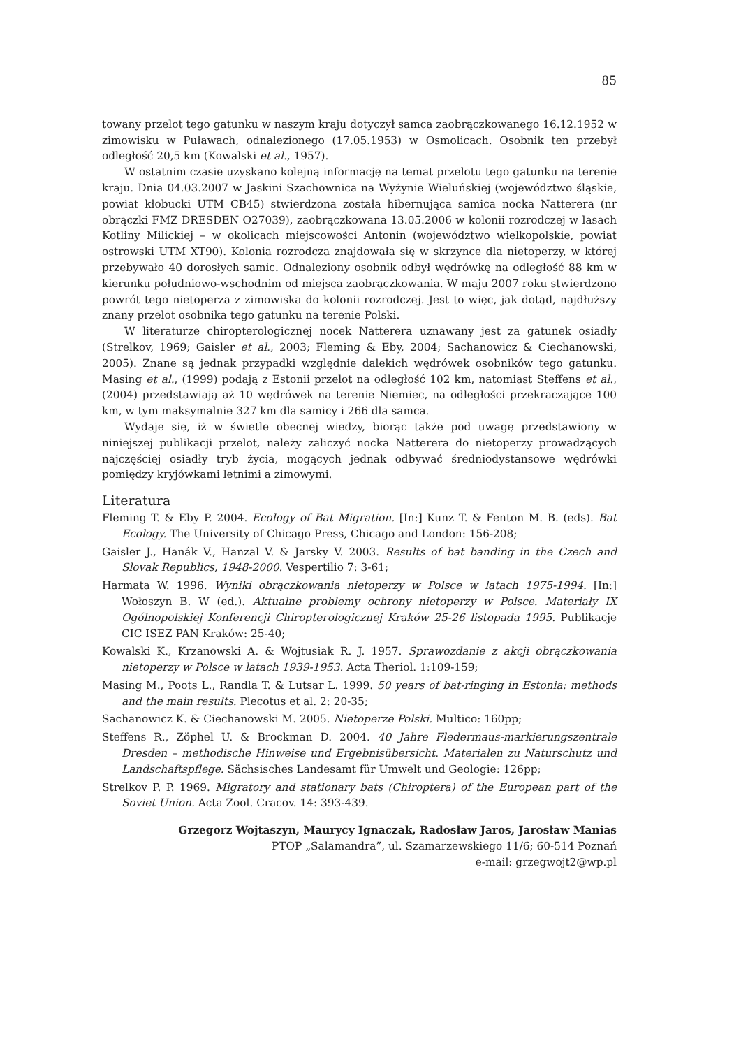85
towany przelot tego gatunku w naszym kraju dotyczył samca zaobrączkowanego 16.12.1952 w zimowisku w Puławach, odnalezionego (17.05.1953) w Osmolicach. Osobnik ten przebył odległość 20,5 km (Kowalski et al., 1957).
W ostatnim czasie uzyskano kolejną informację na temat przelotu tego gatunku na terenie kraju. Dnia 04.03.2007 w Jaskini Szachownica na Wyżynie Wieluńskiej (województwo śląskie, powiat kłobucki UTM CB45) stwierdzona została hibernująca samica nocka Natterera (nr obrączki FMZ DRESDEN O27039), zaobrączkowana 13.05.2006 w kolonii rozrodczej w lasach Kotliny Milickiej – w okolicach miejscowości Antonin (województwo wielkopolskie, powiat ostrowski UTM XT90). Kolonia rozrodcza znajdowała się w skrzynce dla nietoperzy, w której przebywało 40 dorosłych samic. Odnaleziony osobnik odbył wędrówkę na odległość 88 km w kierunku południowo-wschodnim od miejsca zaobrączkowania. W maju 2007 roku stwierdzono powrót tego nietoperza z zimowiska do kolonii rozrodczej. Jest to więc, jak dotąd, najdłuższy znany przelot osobnika tego gatunku na terenie Polski.
W literaturze chiropterologicznej nocek Natterera uznawany jest za gatunek osiadły (Strelkov, 1969; Gaisler et al., 2003; Fleming & Eby, 2004; Sachanowicz & Ciechanowski, 2005). Znane są jednak przypadki względnie dalekich wędrówek osobników tego gatunku. Masing et al., (1999) podają z Estonii przelot na odległość 102 km, natomiast Steffens et al., (2004) przedstawiają aż 10 wędrówek na terenie Niemiec, na odległości przekraczające 100 km, w tym maksymalnie 327 km dla samicy i 266 dla samca.
Wydaje się, iż w świetle obecnej wiedzy, biorąc także pod uwagę przedstawiony w niniejszej publikacji przelot, należy zaliczyć nocka Natterera do nietoperzy prowadzących najczęściej osiadły tryb życia, mogących jednak odbywać średniodystansowe wędrówki pomiędzy kryjówkami letnimi a zimowymi.
Literatura
Fleming T. & Eby P. 2004. Ecology of Bat Migration. [In:] Kunz T. & Fenton M. B. (eds). Bat Ecology. The University of Chicago Press, Chicago and London: 156-208;
Gaisler J., Hanák V., Hanzal V. & Jarsky V. 2003. Results of bat banding in the Czech and Slovak Republics, 1948-2000. Vespertilio 7: 3-61;
Harmata W. 1996. Wyniki obrączkowania nietoperzy w Polsce w latach 1975-1994. [In:] Wołoszyn B. W (ed.). Aktualne problemy ochrony nietoperzy w Polsce. Materiały IX Ogólnopolskiej Konferencji Chiropterologicznej Kraków 25-26 listopada 1995. Publikacje CIC ISEZ PAN Kraków: 25-40;
Kowalski K., Krzanowski A. & Wojtusiak R. J. 1957. Sprawozdanie z akcji obrączkowania nietoperzy w Polsce w latach 1939-1953. Acta Theriol. 1:109-159;
Masing M., Poots L., Randla T. & Lutsar L. 1999. 50 years of bat-ringing in Estonia: methods and the main results. Plecotus et al. 2: 20-35;
Sachanowicz K. & Ciechanowski M. 2005. Nietoperze Polski. Multico: 160pp;
Steffens R., Zöphel U. & Brockman D. 2004. 40 Jahre Fledermaus-markierungszentrale Dresden – methodische Hinweise und Ergebnisübersicht. Materialen zu Naturschutz und Landschaftspflege. Sächsisches Landesamt für Umwelt und Geologie: 126pp;
Strelkov P. P. 1969. Migratory and stationary bats (Chiroptera) of the European part of the Soviet Union. Acta Zool. Cracov. 14: 393-439.
Grzegorz Wojtaszyn, Maurycy Ignaczak, Radosław Jaros, Jarosław Manias
PTOP „Salamandra”, ul. Szamarzewskiego 11/6; 60-514 Poznań
e-mail: grzegwojt2@wp.pl